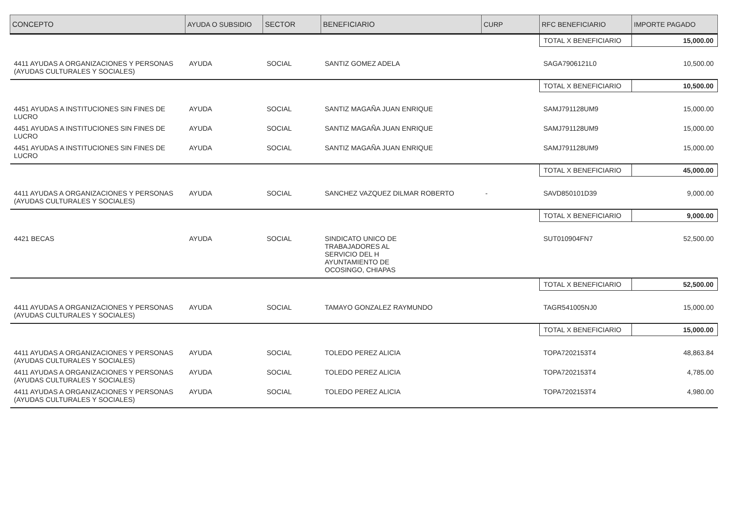| CONCEPTO | AYUDA O SUBSIDIO | SECTOR | BENEFICIARIO | CURP | RFC BENEFICIARIO | IMPORTE PAGADO |
| --- | --- | --- | --- | --- | --- | --- |
| | | | | | TOTAL X BENEFICIARIO | 15,000.00 |
| 4411 AYUDAS A ORGANIZACIONES Y PERSONAS (AYUDAS CULTURALES Y SOCIALES) | AYUDA | SOCIAL | SANTIZ GOMEZ ADELA | | SAGA7906121L0 | 10,500.00 |
| | | | | | TOTAL X BENEFICIARIO | 10,500.00 |
| 4451 AYUDAS A INSTITUCIONES SIN FINES DE LUCRO | AYUDA | SOCIAL | SANTIZ MAGAÑA JUAN ENRIQUE | | SAMJ791128UM9 | 15,000.00 |
| 4451 AYUDAS A INSTITUCIONES SIN FINES DE LUCRO | AYUDA | SOCIAL | SANTIZ MAGAÑA JUAN ENRIQUE | | SAMJ791128UM9 | 15,000.00 |
| 4451 AYUDAS A INSTITUCIONES SIN FINES DE LUCRO | AYUDA | SOCIAL | SANTIZ MAGAÑA JUAN ENRIQUE | | SAMJ791128UM9 | 15,000.00 |
| | | | | | TOTAL X BENEFICIARIO | 45,000.00 |
| 4411 AYUDAS A ORGANIZACIONES Y PERSONAS (AYUDAS CULTURALES Y SOCIALES) | AYUDA | SOCIAL | SANCHEZ VAZQUEZ DILMAR ROBERTO | - | SAVD850101D39 | 9,000.00 |
| | | | | | TOTAL X BENEFICIARIO | 9,000.00 |
| 4421 BECAS | AYUDA | SOCIAL | SINDICATO UNICO DE TRABAJADORES AL SERVICIO DEL H AYUNTAMIENTO DE OCOSINGO, CHIAPAS | | SUT010904FN7 | 52,500.00 |
| | | | | | TOTAL X BENEFICIARIO | 52,500.00 |
| 4411 AYUDAS A ORGANIZACIONES Y PERSONAS (AYUDAS CULTURALES Y SOCIALES) | AYUDA | SOCIAL | TAMAYO GONZALEZ RAYMUNDO | | TAGR541005NJ0 | 15,000.00 |
| | | | | | TOTAL X BENEFICIARIO | 15,000.00 |
| 4411 AYUDAS A ORGANIZACIONES Y PERSONAS (AYUDAS CULTURALES Y SOCIALES) | AYUDA | SOCIAL | TOLEDO PEREZ ALICIA | | TOPA7202153T4 | 48,863.84 |
| 4411 AYUDAS A ORGANIZACIONES Y PERSONAS (AYUDAS CULTURALES Y SOCIALES) | AYUDA | SOCIAL | TOLEDO PEREZ ALICIA | | TOPA7202153T4 | 4,785.00 |
| 4411 AYUDAS A ORGANIZACIONES Y PERSONAS (AYUDAS CULTURALES Y SOCIALES) | AYUDA | SOCIAL | TOLEDO PEREZ ALICIA | | TOPA7202153T4 | 4,980.00 |